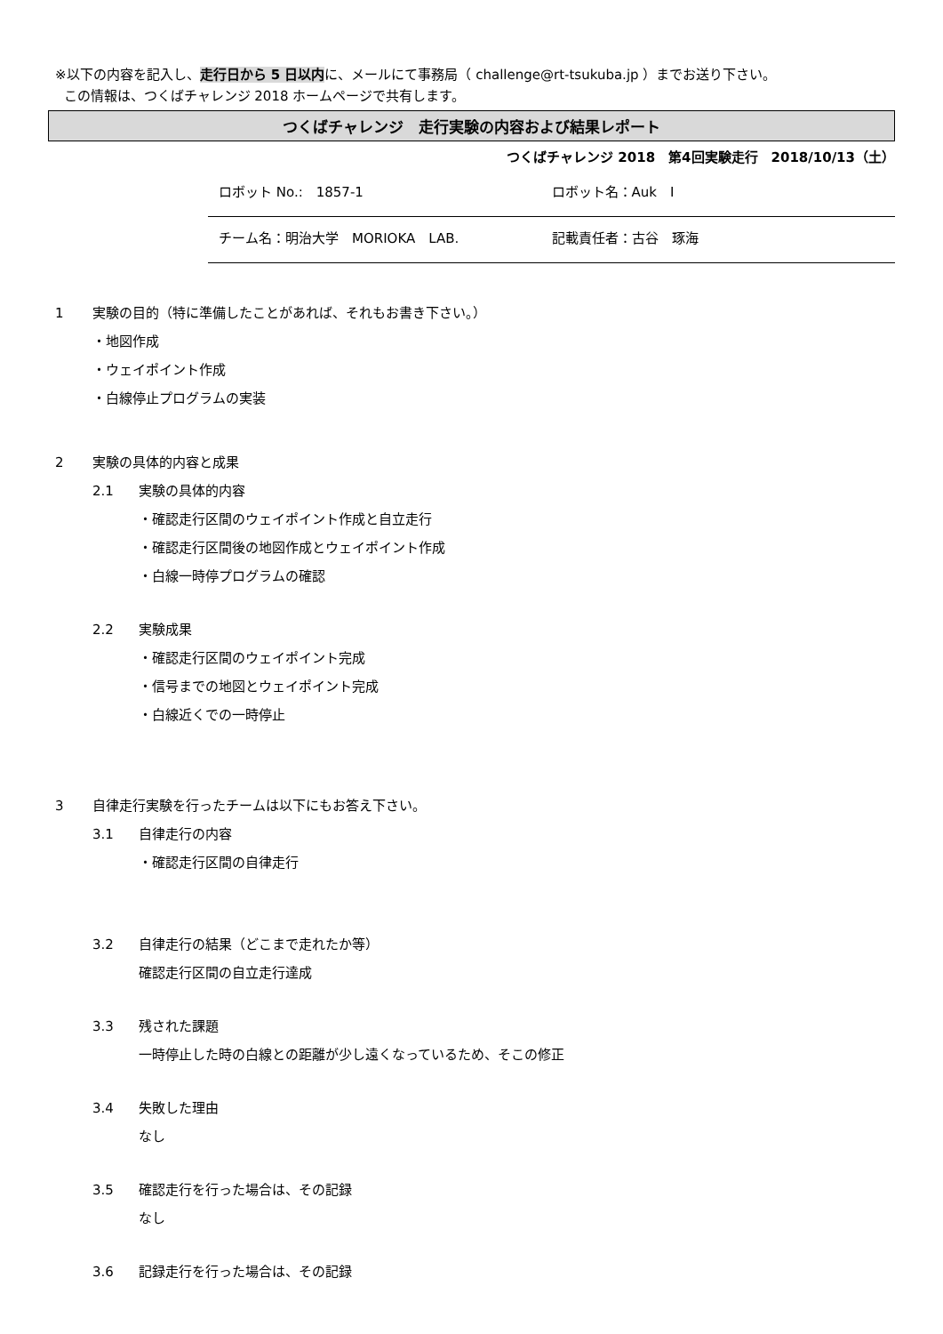※以下の内容を記入し、走行日から 5 日以内に、メールにて事務局（ challenge@rt-tsukuba.jp ）までお送り下さい。
この情報は、つくばチャレンジ 2018 ホームページで共有します。
つくばチャレンジ　走行実験の内容および結果レポート
つくばチャレンジ 2018　第4回実験走行　2018/10/13（土）
ロボット No.:　1857-1 ロボット名：Auk　Ⅰ
チーム名：明治大学　MORIOKA　LAB. 記載責任者：古谷　琢海
1 実験の目的（特に準備したことがあれば、それもお書き下さい。）
・地図作成
・ウェイポイント作成
・白線停止プログラムの実装
2 実験の具体的内容と成果
2.1 実験の具体的内容
・確認走行区間のウェイポイント作成と自立走行
・確認走行区間後の地図作成とウェイポイント作成
・白線一時停プログラムの確認
2.2 実験成果
・確認走行区間のウェイポイント完成
・信号までの地図とウェイポイント完成
・白線近くでの一時停止
3 自律走行実験を行ったチームは以下にもお答え下さい。
3.1 自律走行の内容
・確認走行区間の自律走行
3.2 自律走行の結果（どこまで走れたか等）
確認走行区間の自立走行達成
3.3 残された課題
一時停止した時の白線との距離が少し遠くなっているため、そこの修正
3.4 失敗した理由
なし
3.5 確認走行を行った場合は、その記録
なし
3.6 記録走行を行った場合は、その記録